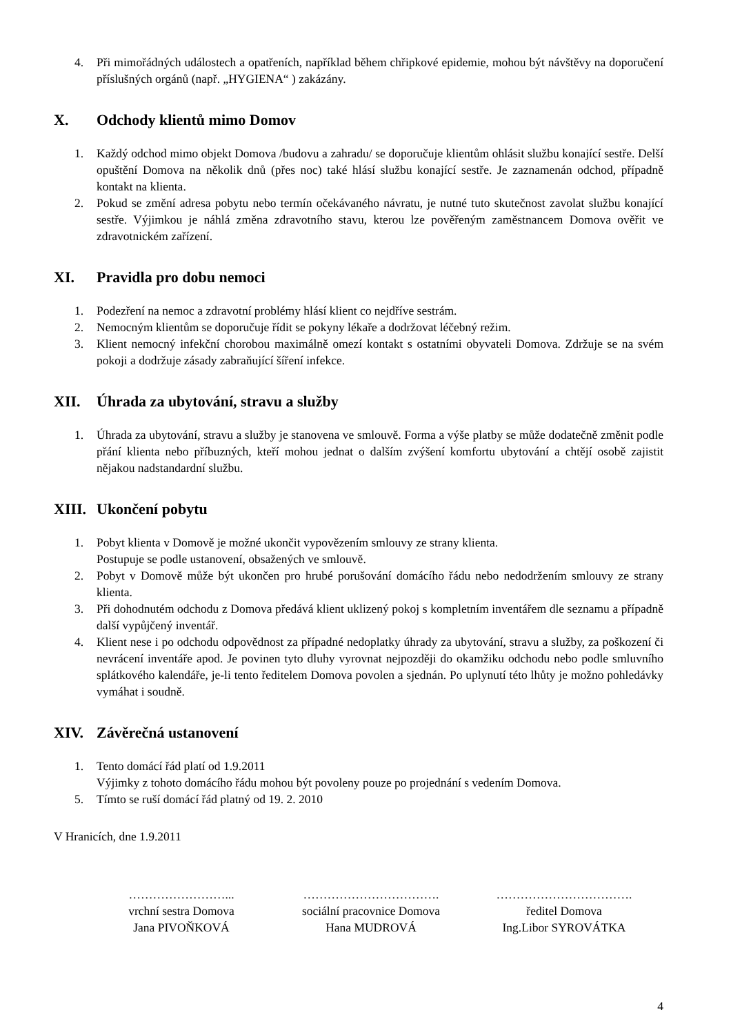4. Při mimořádných událostech a opatřeních, například během chřipkové epidemie, mohou být návštěvy na doporučení příslušných orgánů (např. „HYGIENA“ ) zakázány.
X. Odchody klientů mimo Domov
1. Každý odchod mimo objekt Domova /budovu a zahradu/ se doporučuje klientům ohlásit službu konající sestře. Delší opuštění Domova na několik dnů (přes noc) také hlásí službu konající sestře. Je zaznamenán odchod, případně kontakt na klienta.
2. Pokud se změní adresa pobytu nebo termín očekávaného návratu, je nutné tuto skutečnost zavolat službu konající sestře. Výjimkou je náhlá změna zdravotního stavu, kterou lze pověřeným zaměstnancem Domova ověřit ve zdravotnickém zařízení.
XI. Pravidla pro dobu nemoci
1. Podezření na nemoc a zdravotní problémy hlásí klient co nejdříve sestrám.
2. Nemocným klientům se doporučuje řídit se pokyny lékaře a dodržovat léčebný režim.
3. Klient nemocný infekční chorobou maximálně omezí kontakt s ostatními obyvateli Domova. Zdržuje se na svém pokoji a dodržuje zásady zabraňující šíření infekce.
XII. Úhrada za ubytování, stravu a služby
1. Úhrada za ubytování, stravu a služby je stanovena ve smlouvě. Forma a výše platby se může dodatečně změnit podle přání klienta nebo příbuzných, kteří mohou jednat o dalším zvýšení komfortu ubytování a chtějí osobě zajistit nějakou nadstandardní službu.
XIII. Ukončení pobytu
1. Pobyt klienta v Domově je možné ukončit vypovězením smlouvy ze strany klienta.
Postupuje se podle ustanovení, obsažených ve smlouvě.
2. Pobyt v Domově může být ukončen pro hrubé porušování domácího řádu nebo nedodržením smlouvy ze strany klienta.
3. Při dohodnutém odchodu z Domova předává klient uklizený pokoj s kompletním inventářem dle seznamu a případně další vypůjčený inventář.
4. Klient nese i po odchodu odpovědnost za případné nedoplatky úhrady za ubytování, stravu a služby, za poškození či nevrácení inventáře apod. Je povinen tyto dluhy vyrovnat nejpozději do okamžiku odchodu nebo podle smluvního splátkového kalendáře, je-li tento ředitelem Domova povolen a sjednán. Po uplynutí této lhůty je možno pohledávky vymáhat i soudně.
XIV. Závěrečná ustanovení
1. Tento domácí řád platí od 1.9.2011
Výjimky z tohoto domácího řádu mohou být povoleny pouze po projednání s vedením Domova.
5. Tímto se ruší domácí řád platný od 19. 2. 2010
V Hranicích, dne 1.9.2011
……………………...
vrchní sestra Domova
Jana PIVOŇKOVÁ
…………………………….
sociální pracovnice Domova
Hana MUDROVÁ
…………………………….
ředitel Domova
Ing.Libor SYROVÁTKA
4